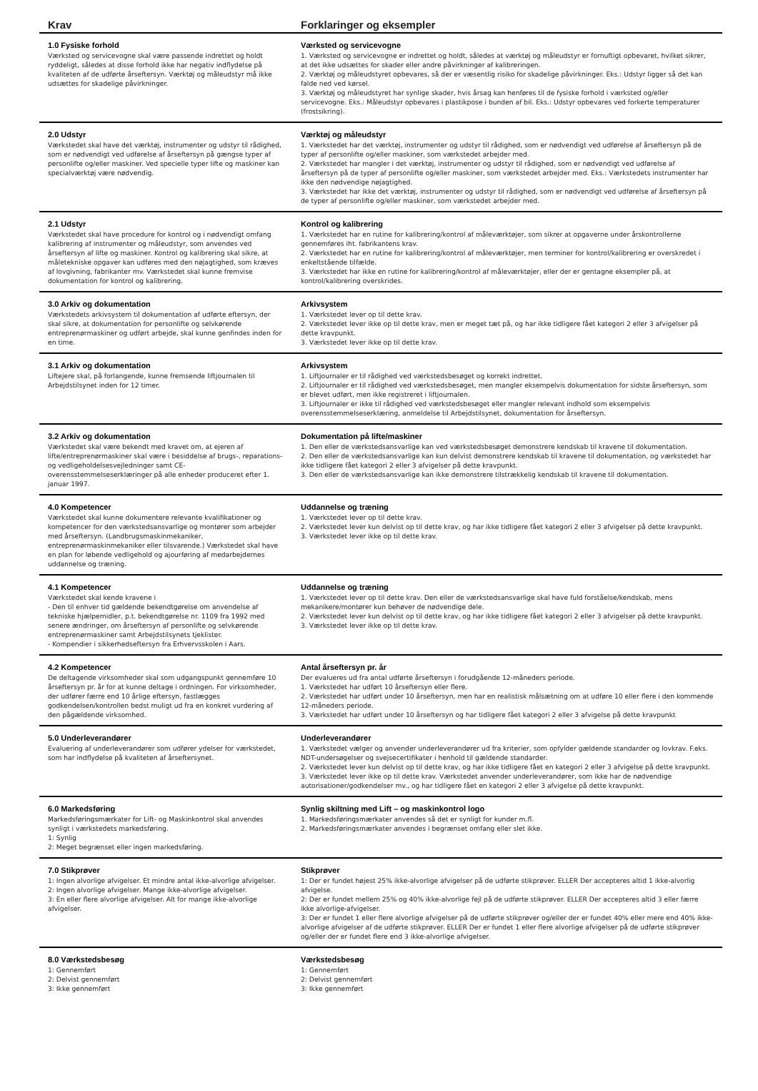| Krav | Forklaringer og eksempler |
| --- | --- |
| 1.0 Fysiske forhold Værksted og servicevogne skal være passende indrettet og holdt ryddeligt, således at disse forhold ikke har negativ indflydelse på kvaliteten af de udførte årseftersyn. Værktøj og måleudstyr må ikke udsættes for skadelige påvirkninger. | Værksted og servicevogne 1. Værksted og servicevogne er indrettet og holdt, således at værktøj og måleudstyr er fornuftigt opbevaret, hvilket sikrer, at det ikke udsættes for skader eller andre påvirkninger af kalibreringen. 2. Værktøj og måleudstyret opbevares, så der er væsentlig risiko for skadelige påvirkninger. Eks.: Udstyr ligger så det kan falde ned ved kørsel. 3. Værktøj og måleudstyret har synlige skader, hvis årsag kan henføres til de fysiske forhold i værksted og/eller servicevogne. Eks.: Måleudstyr opbevares i plastikpose i bunden af bil. Eks.: Udstyr opbevares ved forkerte temperaturer (frostsikring). |
| 2.0 Udstyr Værkstedet skal have det værktøj, instrumenter og udstyr til rådighed, som er nødvendigt ved udførelse af årseftersyn på gængse typer af personlifte og/eller maskiner. Ved specielle typer lifte og maskiner kan specialværktøj være nødvendig. | Værktøj og måleudstyr 1. Værkstedet har det værktøj, instrumenter og udstyr til rådighed, som er nødvendigt ved udførelse af årseftersyn på de typer af personlifte og/eller maskiner, som værkstedet arbejder med. 2. Værkstedet har mangler i det værktøj, instrumenter og udstyr til rådighed, som er nødvendigt ved udførelse af årseftersyn på de typer af personlifte og/eller maskiner, som værkstedet arbejder med. Eks.: Værkstedets instrumenter har ikke den nødvendige nøjagtighed. 3. Værkstedet har ikke det værktøj, instrumenter og udstyr til rådighed, som er nødvendigt ved udførelse af årseftersyn på de typer af personlifte og/eller maskiner, som værkstedet arbejder med. |
| 2.1 Udstyr Værkstedet skal have procedure for kontrol og i nødvendigt omfang kalibrering af instrumenter og måleudstyr, som anvendes ved årseftersyn af lifte og maskiner. Kontrol og kalibrering skal sikre, at måletekniske opgaver kan udføres med den nøjagtighed, som kræves af lovgivning, fabrikanter mv. Værkstedet skal kunne fremvise dokumentation for kontrol og kalibrering. | Kontrol og kalibrering 1. Værkstedet har en rutine for kalibrering/kontrol af måleværktøjer, som sikrer at opgaverne under årskontrollerne gennemføres iht. fabrikantens krav. 2. Værkstedet har en rutine for kalibrering/kontrol af måleværktøjer, men terminer for kontrol/kalibrering er overskredet i enkeltstående tilfælde. 3. Værkstedet har ikke en rutine for kalibrering/kontrol af måleværktøjer, eller der er gentagne eksempler på, at kontrol/kalibrering overskrides. |
| 3.0 Arkiv og dokumentation Værkstedets arkivsystem til dokumentation af udførte eftersyn, der skal sikre, at dokumentation for personlifte og selvkørende entreprenørmaskiner og udført arbejde, skal kunne genfindes inden for en time. | Arkivsystem 1. Værkstedet lever op til dette krav. 2. Værkstedet lever ikke op til dette krav, men er meget tæt på, og har ikke tidligere fået kategori 2 eller 3 afvigelser på dette kravpunkt. 3. Værkstedet lever ikke op til dette krav. |
| 3.1 Arkiv og dokumentation Liftejere skal, på forlangende, kunne fremsende liftjournalen til Arbejdstilsynet inden for 12 timer. | Arkivsystem 1. Liftjournaler er til rådighed ved værkstedsbesøget og korrekt indrettet. 2. Liftjournaler er til rådighed ved værkstedsbesøget, men mangler eksempelvis dokumentation for sidste årseftersyn, som er blevet udført, men ikke registreret i liftjournalen. 3. Liftjournaler er ikke til rådighed ved værkstedsbesøget eller mangler relevant indhold som eksempelvis overensstemmelseserklæring, anmeldelse til Arbejdstilsynet, dokumentation for årseftersyn. |
| 3.2 Arkiv og dokumentation Værkstedet skal være bekendt med kravet om, at ejeren af lifte/entreprenørmaskiner skal være i besiddelse af brugs-, reparations- og vedligeholdelsesvejledninger samt CE-overensstemmelseserklæringer på alle enheder produceret efter 1. januar 1997. | Dokumentation på lifte/maskiner 1. Den eller de værkstedsansvarlige kan ved værkstedsbesøget demonstrere kendskab til kravene til dokumentation. 2. Den eller de værkstedsansvarlige kan kun delvist demonstrere kendskab til kravene til dokumentation, og værkstedet har ikke tidligere fået kategori 2 eller 3 afvigelser på dette kravpunkt. 3. Den eller de værkstedsansvarlige kan ikke demonstrere tilstrækkelig kendskab til kravene til dokumentation. |
| 4.0 Kompetencer Værkstedet skal kunne dokumentere relevante kvalifikationer og kompetencer for den værkstedsansvarlige og montører som arbejder med årseftersyn. (Landbrugsmaskinmekaniker, entreprenørmaskinmekaniker eller tilsvarende.) Værkstedet skal have en plan for løbende vedligehold og ajourføring af medarbejdernes uddannelse og træning. | Uddannelse og træning 1. Værkstedet lever op til dette krav. 2. Værkstedet lever kun delvist op til dette krav, og har ikke tidligere fået kategori 2 eller 3 afvigelser på dette kravpunkt. 3. Værkstedet lever ikke op til dette krav. |
| 4.1 Kompetencer Værkstedet skal kende kravene i - Den til enhver tid gældende bekendtgørelse om anvendelse af tekniske hjælpemidler, p.t. bekendtgørelse nr. 1109 fra 1992 med senere ændringer, om årseftersyn af personlifte og selvkørende entreprenørmaskiner samt Arbejdstilsynets tjeklister. - Kompendier i sikkerhedseftersyn fra Erhvervsskolen i Aars. | Uddannelse og træning 1. Værkstedet lever op til dette krav. Den eller de værkstedsansvarlige skal have fuld forståelse/kendskab, mens mekanikere/montører kun behøver de nødvendige dele. 2. Værkstedet lever kun delvist op til dette krav, og har ikke tidligere fået kategori 2 eller 3 afvigelser på dette kravpunkt. 3. Værkstedet lever ikke op til dette krav. |
| 4.2 Kompetencer De deltagende virksomheder skal som udgangspunkt gennemføre 10 årseftersyn pr. år for at kunne deltage i ordningen. For virksomheder, der udfører færre end 10 årlige eftersyn, fastlægges godkendelsen/kontrollen bedst muligt ud fra en konkret vurdering af den pågældende virksomhed. | Antal årseftersyn pr. år Der evalueres ud fra antal udførte årseftersyn i forudgående 12-måneders periode. 1. Værkstedet har udført 10 årseftersyn eller flere. 2. Værkstedet har udført under 10 årseftersyn, men har en realistisk målsætning om at udføre 10 eller flere i den kommende 12-måneders periode. 3. Værkstedet har udført under 10 årseftersyn og har tidligere fået kategori 2 eller 3 afvigelse på dette kravpunkt |
| 5.0 Underleverandører Evaluering af underleverandører som udfører ydelser for værkstedet, som har indflydelse på kvaliteten af årseftersynet. | Underleverandører 1. Værkstedet vælger og anvender underleverandører ud fra kriterier, som opfylder gældende standarder og lovkrav. F.eks. NDT-undersøgelser og svejsecertifikater i henhold til gældende standarder. 2. Værkstedet lever kun delvist op til dette krav, og har ikke tidligere fået en kategori 2 eller 3 afvigelse på dette kravpunkt. 3. Værkstedet lever ikke op til dette krav. Værkstedet anvender underleverandører, som ikke har de nødvendige autorisationer/godkendelser mv., og har tidligere fået en kategori 2 eller 3 afvigelse på dette kravpunkt. |
| 6.0 Markedsføring Markedsføringsmærkater for Lift- og Maskinkontrol skal anvendes synligt i værkstedets markedsføring. 1: Synlig 2: Meget begrænset eller ingen markedsføring. | Synlig skiltning med Lift – og maskinkontrol logo 1. Markedsføringsmærkater anvendes så det er synligt for kunder m.fl. 2. Markedsføringsmærkater anvendes i begrænset omfang eller slet ikke. |
| 7.0 Stikprøver 1: Ingen alvorlige afvigelser. Et mindre antal ikke-alvorlige afvigelser. 2: Ingen alvorlige afvigelser. Mange ikke-alvorlige afvigelser. 3: En eller flere alvorlige afvigelser. Alt for mange ikke-alvorlige afvigelser. | Stikprøver 1: Der er fundet højest 25% ikke-alvorlige afvigelser på de udførte stikprøver. ELLER Der accepteres altid 1 ikke-alvorlig afvigelse. 2: Der er fundet mellem 25% og 40% ikke-alvorlige fejl på de udførte stikprøver. ELLER Der accepteres altid 3 eller færre ikke alvorlige-afvigelser. 3: Der er fundet 1 eller flere alvorlige afvigelser på de udførte stikprøver og/eller der er fundet 40% eller mere end 40% ikke-alvorlige afvigelser af de udførte stikprøver. ELLER Der er fundet 1 eller flere alvorlige afvigelser på de udførte stikprøver og/eller der er fundet flere end 3 ikke-alvorlige afvigelser. |
| 8.0 Værkstedsbesøg 1: Gennemført 2: Delvist gennemført 3: Ikke gennemført | Værkstedsbesøg 1: Gennemført 2: Delvist gennemført 3: Ikke gennemført |